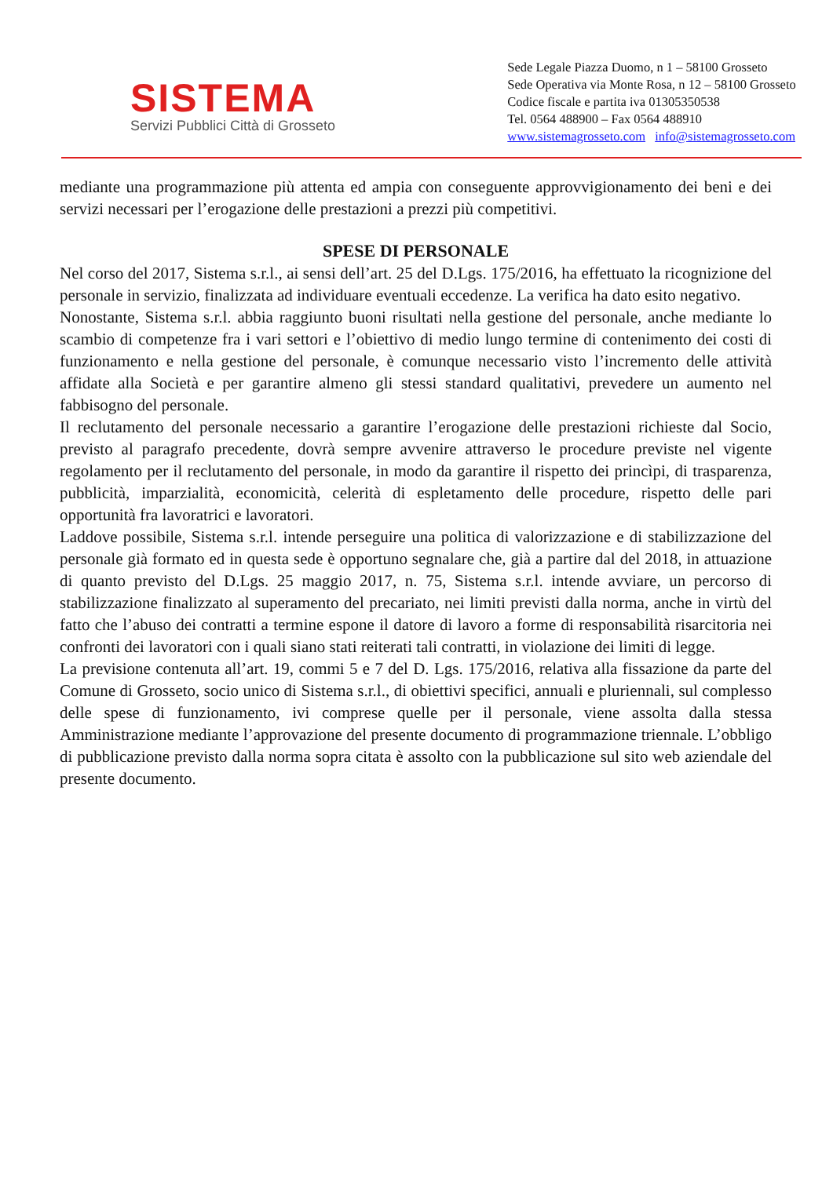SISTEMA
Servizi Pubblici Città di Grosseto
Sede Legale Piazza Duomo, n 1 – 58100 Grosseto
Sede Operativa via Monte Rosa, n 12 – 58100 Grosseto
Codice fiscale e partita iva 01305350538
Tel. 0564 488900 – Fax 0564 488910
www.sistemagrosseto.com info@sistemagrosseto.com
mediante una programmazione più attenta ed ampia con conseguente approvvigionamento dei beni e dei servizi necessari per l’erogazione delle prestazioni a prezzi più competitivi.
SPESE DI PERSONALE
Nel corso del 2017, Sistema s.r.l., ai sensi dell’art. 25 del D.Lgs. 175/2016, ha effettuato la ricognizione del personale in servizio, finalizzata ad individuare eventuali eccedenze. La verifica ha dato esito negativo.
Nonostante, Sistema s.r.l. abbia raggiunto buoni risultati nella gestione del personale, anche mediante lo scambio di competenze fra i vari settori e l’obiettivo di medio lungo termine di contenimento dei costi di funzionamento e nella gestione del personale, è comunque necessario visto l’incremento delle attività affidate alla Società e per garantire almeno gli stessi standard qualitativi, prevedere un aumento nel fabbisogno del personale.
Il reclutamento del personale necessario a garantire l’erogazione delle prestazioni richieste dal Socio, previsto al paragrafo precedente, dovrà sempre avvenire attraverso le procedure previste nel vigente regolamento per il reclutamento del personale, in modo da garantire il rispetto dei princìpi, di trasparenza, pubblicità, imparzialità, economicità, celerità di espletamento delle procedure, rispetto delle pari opportunità fra lavoratrici e lavoratori.
Laddove possibile, Sistema s.r.l. intende perseguire una politica di valorizzazione e di stabilizzazione del personale già formato ed in questa sede è opportuno segnalare che, già a partire dal del 2018, in attuazione di quanto previsto del D.Lgs. 25 maggio 2017, n. 75, Sistema s.r.l. intende avviare, un percorso di stabilizzazione finalizzato al superamento del precariato, nei limiti previsti dalla norma, anche in virtù del fatto che l’abuso dei contratti a termine espone il datore di lavoro a forme di responsabilità risarcitoria nei confronti dei lavoratori con i quali siano stati reiterati tali contratti, in violazione dei limiti di legge.
La previsione contenuta all’art. 19, commi 5 e 7 del D. Lgs. 175/2016, relativa alla fissazione da parte del Comune di Grosseto, socio unico di Sistema s.r.l., di obiettivi specifici, annuali e pluriennali, sul complesso delle spese di funzionamento, ivi comprese quelle per il personale, viene assolta dalla stessa Amministrazione mediante l’approvazione del presente documento di programmazione triennale. L’obbligo di pubblicazione previsto dalla norma sopra citata è assolto con la pubblicazione sul sito web aziendale del presente documento.